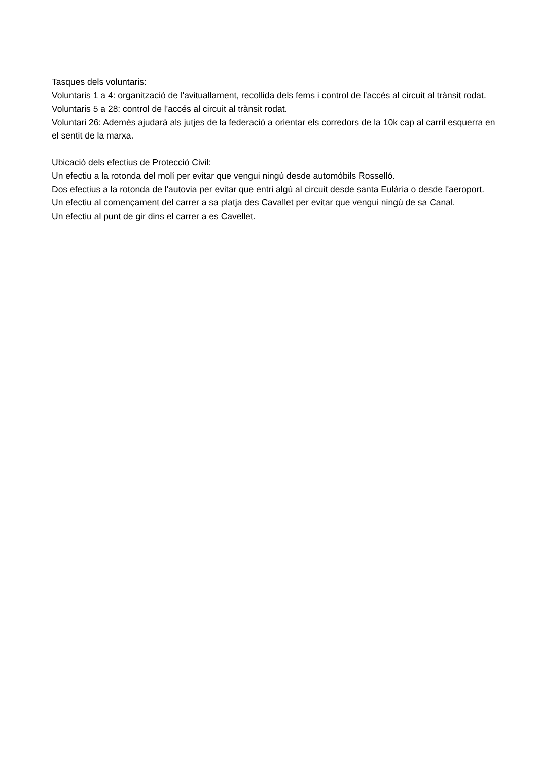Tasques dels voluntaris:
Voluntaris 1 a 4: organització de l'avituallament, recollida dels fems i control de l'accés al circuit al trànsit rodat.
Voluntaris 5 a 28: control de l'accés al circuit al trànsit rodat.
Voluntari 26: Ademés ajudarà als jutjes de la federació a orientar els corredors de la 10k cap al carril esquerra en el sentit de la marxa.
Ubicació dels efectius de Protecció Civil:
Un efectiu a la rotonda del molí per evitar que vengui ningú desde automòbils Rosselló.
Dos efectius a la rotonda de l'autovia per evitar que entri algú al circuit desde santa Eulària o desde l'aeroport.
Un efectiu al començament del carrer a sa platja des Cavallet per evitar que vengui ningú de sa Canal.
Un efectiu al punt de gir dins el carrer a es Cavellet.